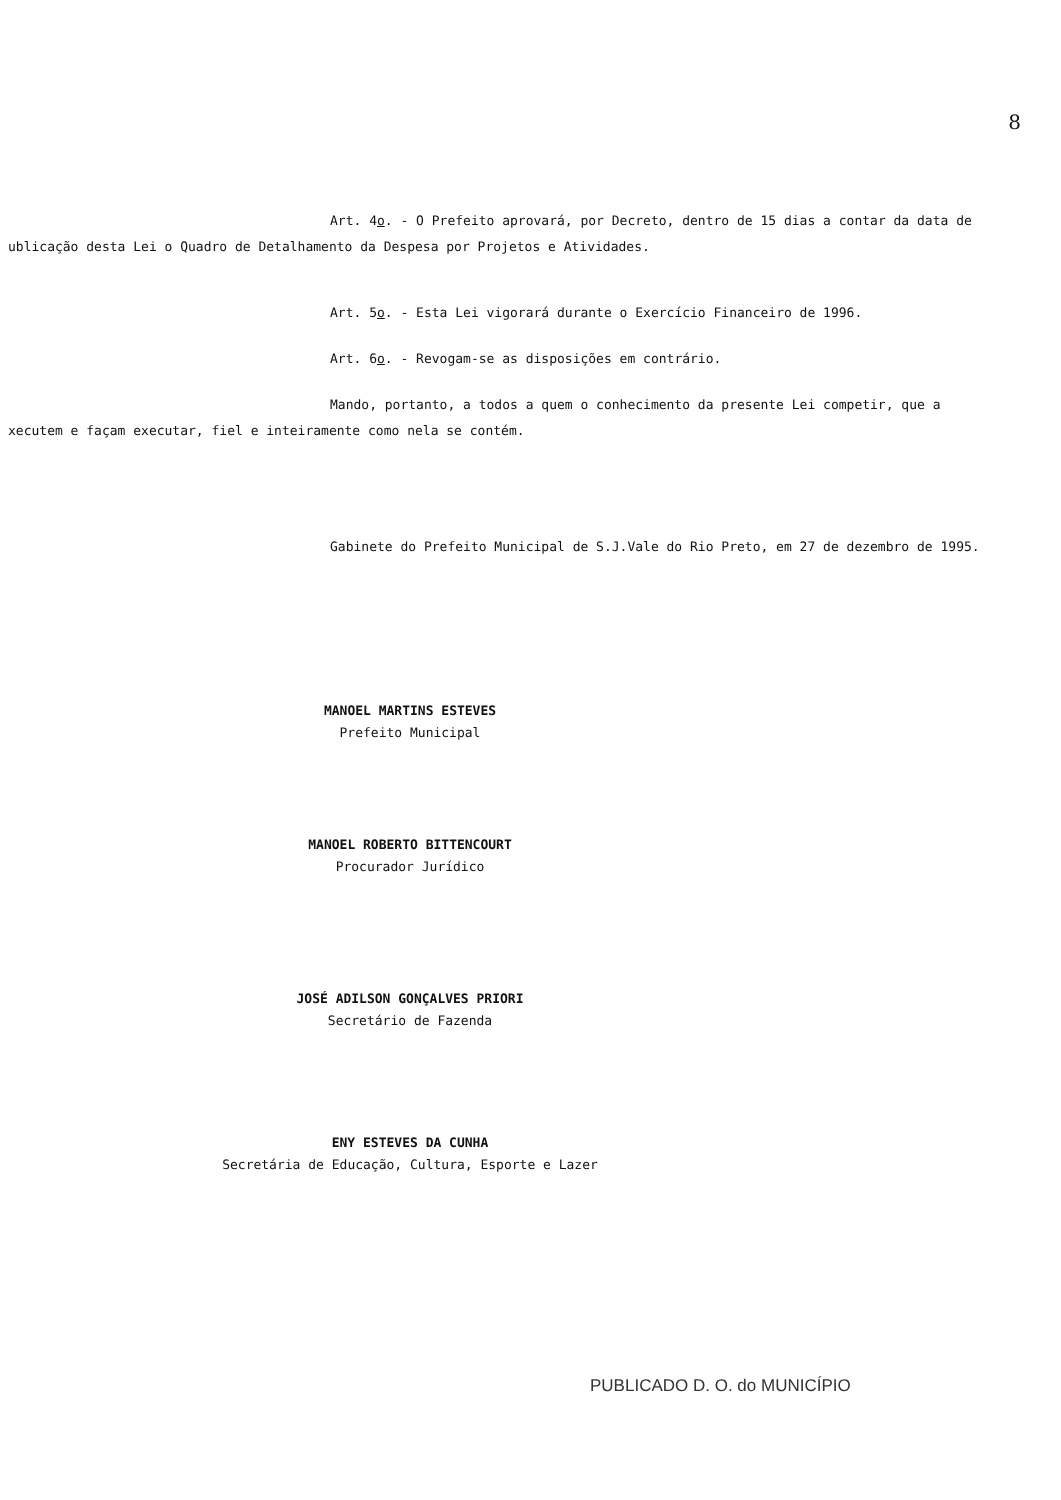8
Art. 4o. - O Prefeito aprovará, por Decreto, dentro de 15 dias a contar da data de
ublicação desta Lei o Quadro de Detalhamento da Despesa por Projetos e Atividades.
Art. 5o. - Esta Lei vigorará durante o Exercício Financeiro de 1996.
Art. 6o. - Revogam-se as disposições em contrário.
Mando, portanto, a todos a quem o conhecimento da presente Lei competir, que a
xecutem e façam executar, fiel e inteiramente como nela se contém.
Gabinete do Prefeito Municipal de S.J.Vale do Rio Preto, em 27 de dezembro de 1995.
MANOEL MARTINS ESTEVES
Prefeito Municipal
MANOEL ROBERTO BITTENCOURT
Procurador Jurídico
JOSÉ ADILSON GONÇALVES PRIORI
Secretário de Fazenda
ENY ESTEVES DA CUNHA
Secretária de Educação, Cultura, Esporte e Lazer
PUBLICADO D. O. do MUNICÍPIO